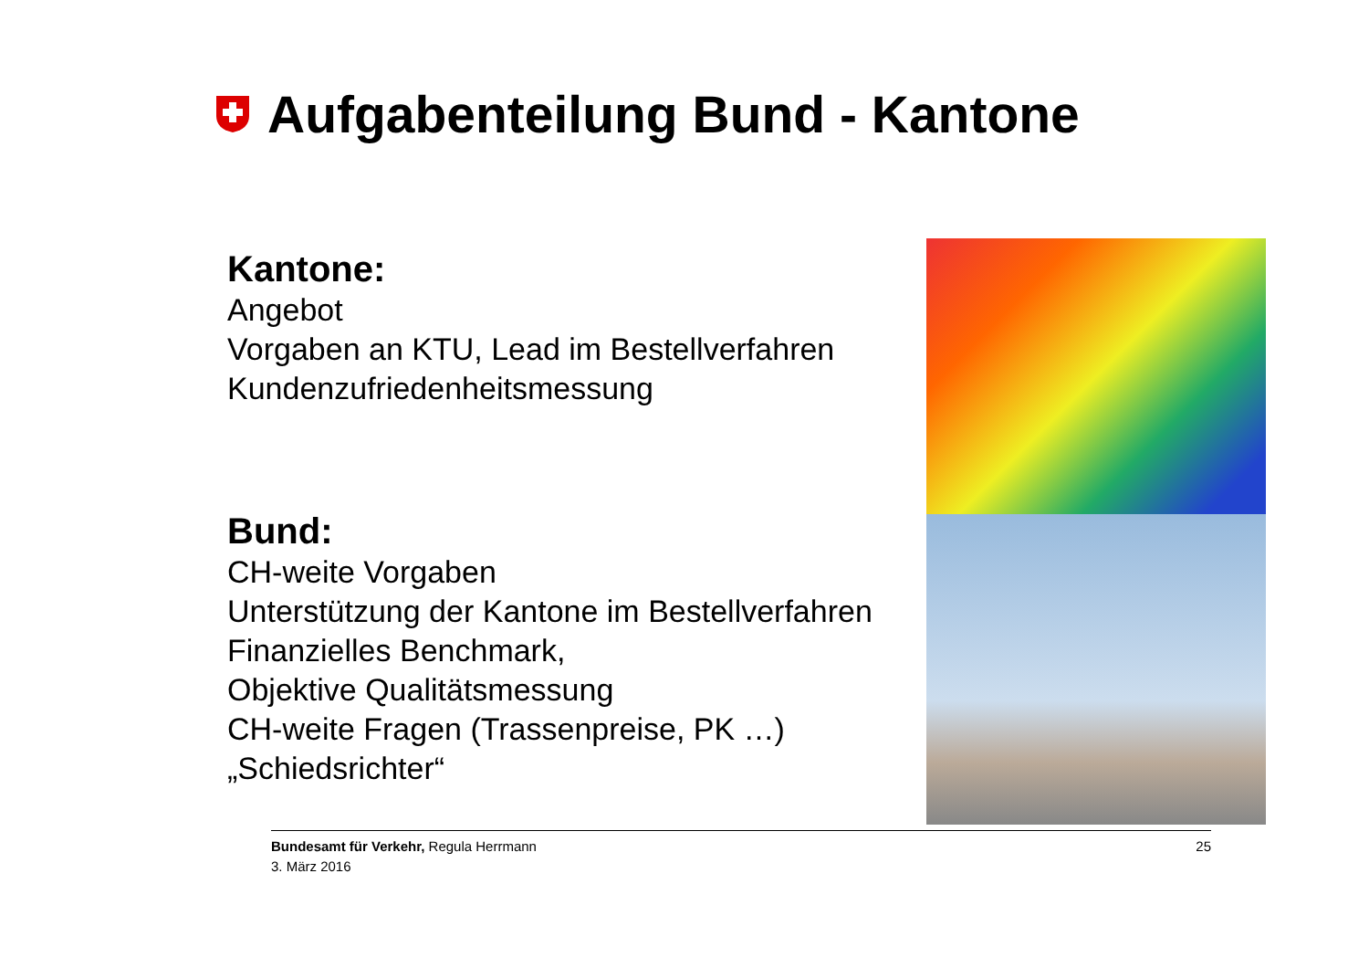Aufgabenteilung Bund - Kantone
Kantone:
Angebot
Vorgaben an KTU, Lead im Bestellverfahren
Kundenzufriedenheitsmessung
Bund:
CH-weite Vorgaben
Unterstützung der Kantone im Bestellverfahren
Finanzielles Benchmark,
Objektive Qualitätsmessung
CH-weite Fragen (Trassenpreise, PK …)
„Schiedsrichter“
Bundesamt für Verkehr, Regula Herrmann
3. März 2016
25